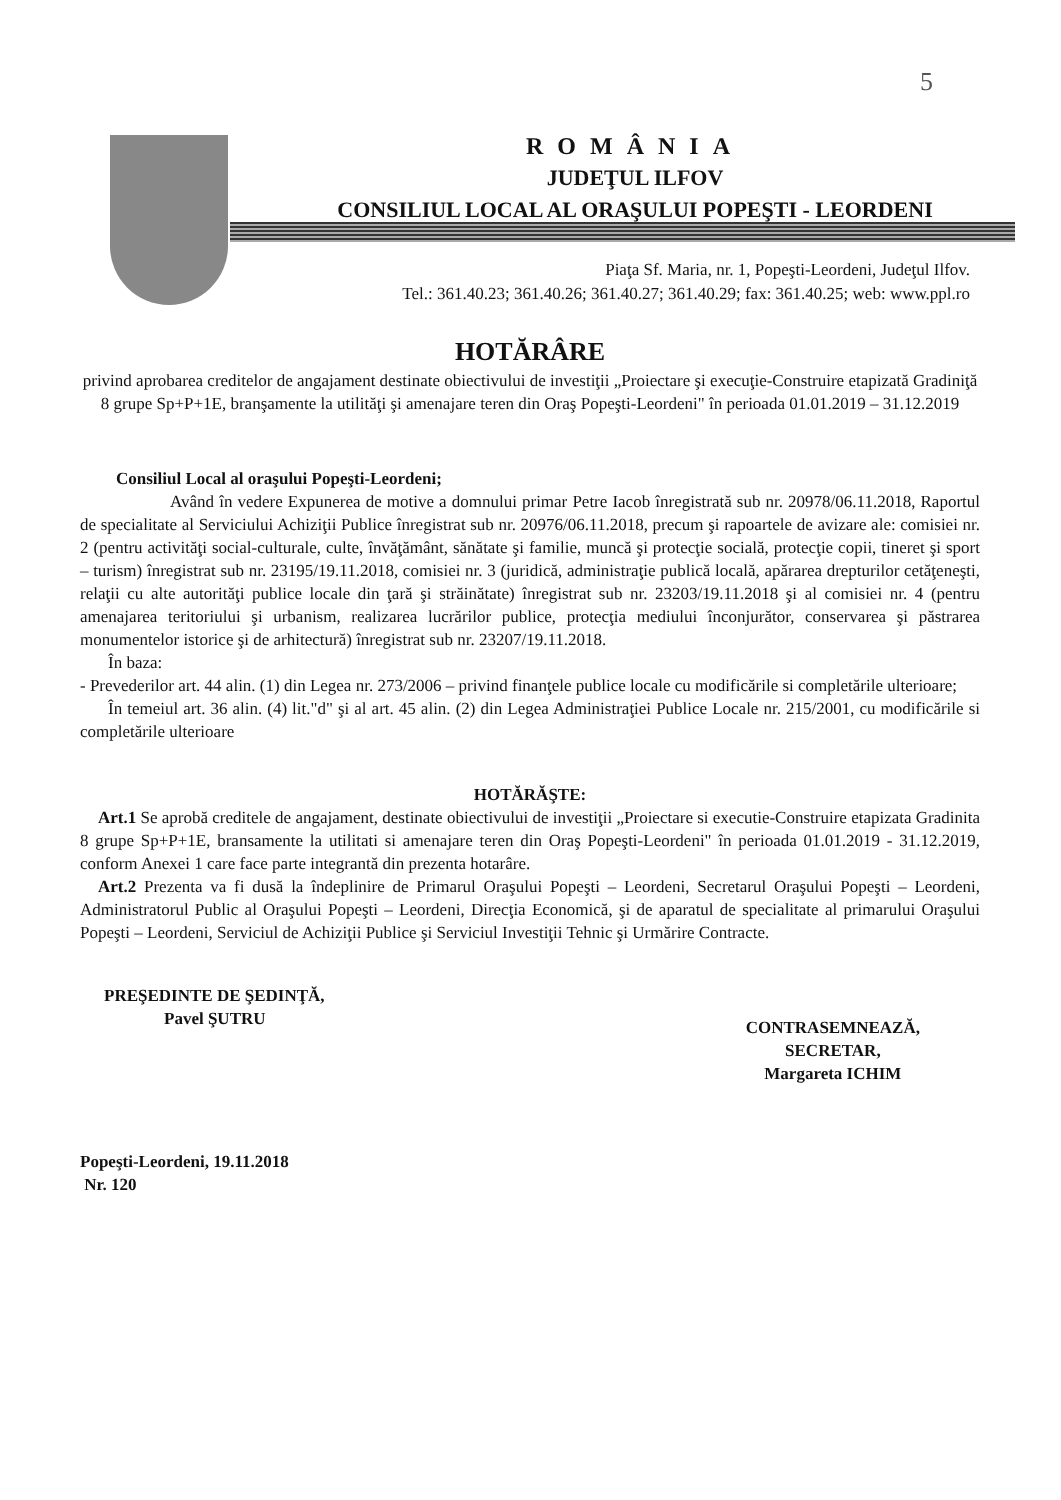5
ROMÂNIA
JUDEŢUL ILFOV
CONSILIUL LOCAL AL ORAŞULUI POPEŞTI - LEORDENI
Piaţa Sf. Maria, nr. 1, Popeşti-Leordeni, Judeţul Ilfov.
Tel.: 361.40.23; 361.40.26; 361.40.27; 361.40.29; fax: 361.40.25; web: www.ppl.ro
HOTĂRÂRE
privind aprobarea creditelor de angajament destinate obiectivului de investiţii „Proiectare şi execuţie-Construire etapizată Gradiniţă 8 grupe Sp+P+1E, branşamente la utilităţi şi amenajare teren din Oraş Popeşti-Leordeni" în perioada 01.01.2019 – 31.12.2019
Consiliul Local al oraşului Popeşti-Leordeni;
Având în vedere Expunerea de motive a domnului primar Petre Iacob înregistrată sub nr. 20978/06.11.2018, Raportul de specialitate al Serviciului Achiziţii Publice înregistrat sub nr. 20976/06.11.2018, precum şi rapoartele de avizare ale: comisiei nr. 2 (pentru activităţi social-culturale, culte, învăţământ, sănătate şi familie, muncă şi protecţie socială, protecţie copii, tineret şi sport – turism) înregistrat sub nr. 23195/19.11.2018, comisiei nr. 3 (juridică, administraţie publică locală, apărarea drepturilor cetăţeneşti, relaţii cu alte autorităţi publice locale din ţară şi străinătate) înregistrat sub nr. 23203/19.11.2018 şi al comisiei nr. 4 (pentru amenajarea teritoriului şi urbanism, realizarea lucrărilor publice, protecţia mediului înconjurător, conservarea şi păstrarea monumentelor istorice şi de arhitectură) înregistrat sub nr. 23207/19.11.2018.
În baza:
- Prevederilor art. 44 alin. (1) din Legea nr. 273/2006 – privind finanţele publice locale cu modificările si completările ulterioare;
În temeiul art. 36 alin. (4) lit."d" şi al art. 45 alin. (2) din Legea Administraţiei Publice Locale nr. 215/2001, cu modificările si completările ulterioare
HOTĂRĂŞTE:
Art.1 Se aprobă creditele de angajament, destinate obiectivului de investiţii „Proiectare si executie-Construire etapizata Gradinita 8 grupe Sp+P+1E, bransamente la utilitati si amenajare teren din Oraş Popeşti-Leordeni" în perioada 01.01.2019 - 31.12.2019, conform Anexei 1 care face parte integrantă din prezenta hotarâre.
Art.2 Prezenta va fi dusă la îndeplinire de Primarul Oraşului Popeşti – Leordeni, Secretarul Oraşului Popeşti – Leordeni, Administratorul Public al Oraşului Popeşti – Leordeni, Direcţia Economică, şi de aparatul de specialitate al primarului Oraşului Popeşti – Leordeni, Serviciul de Achiziţii Publice şi Serviciul Investiţii Tehnic şi Urmărire Contracte.
PREŞEDINTE DE ŞEDINŢĂ,
Pavel ŞUTRU
Popeşti-Leordeni, 19.11.2018
Nr. 120
CONTRASEMNEAZĂ,
SECRETAR,
Margareta ICHIM